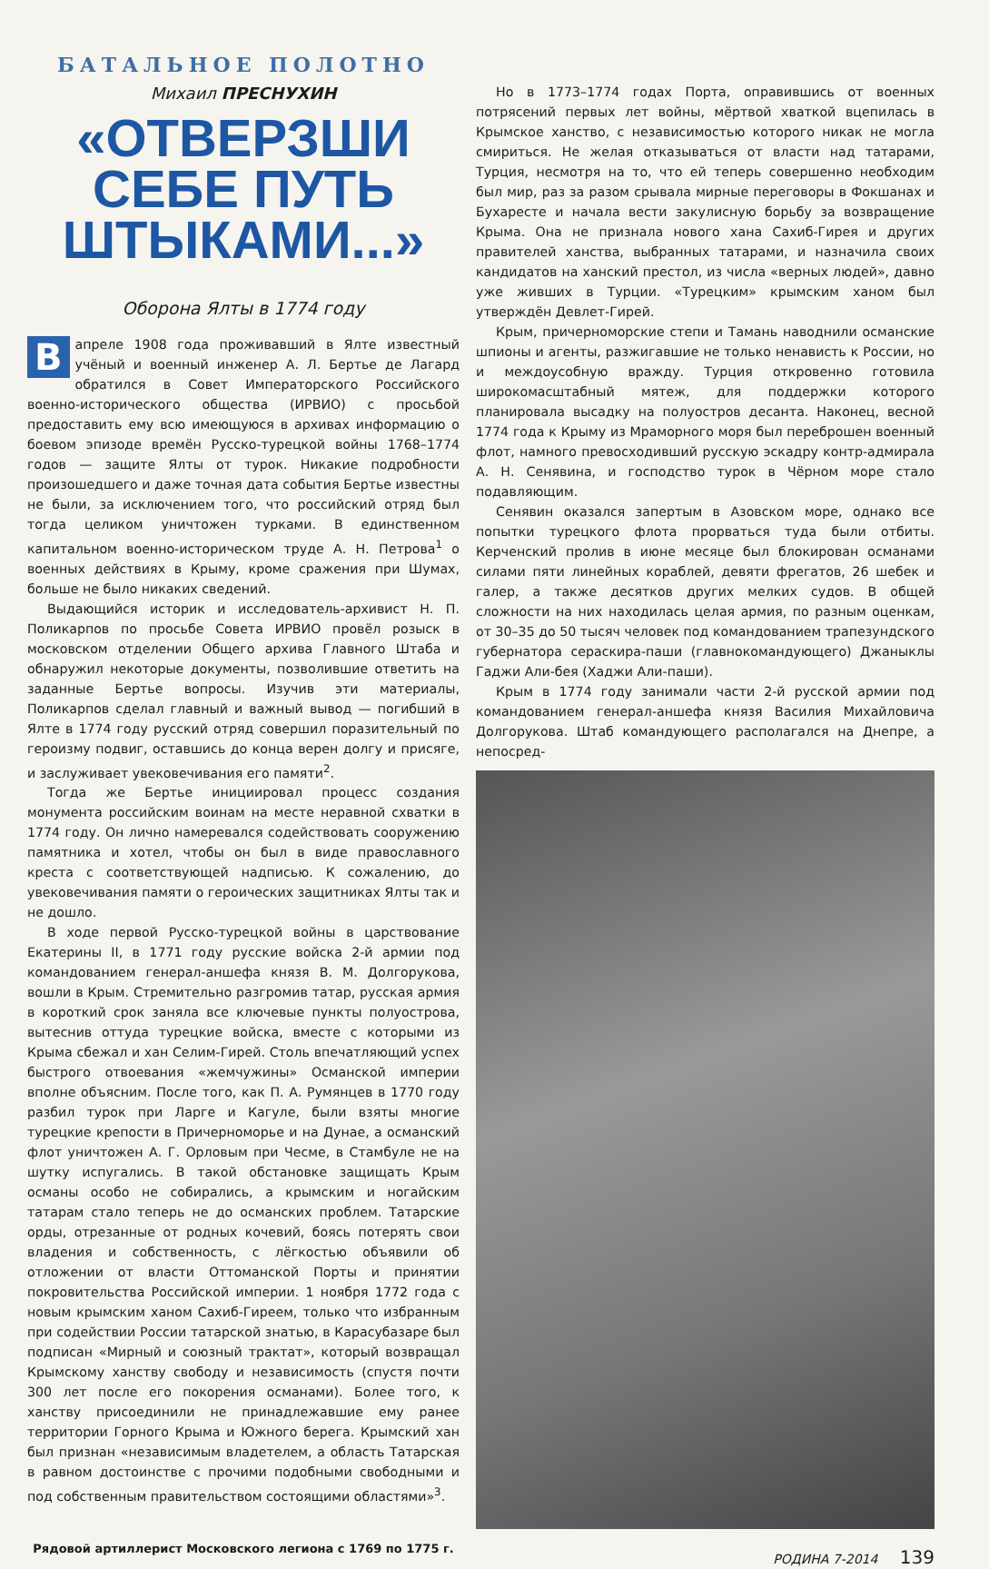БАТАЛЬНОЕ ПОЛОТНО
Михаил ПРЕСНУХИН
«ОТВЕРЗШИ СЕБЕ ПУТЬ ШТЫКАМИ...»
Оборона Ялты в 1774 году
В апреле 1908 года проживавший в Ялте известный учёный и военный инженер А. Л. Бертье де Лагард обратился в Совет Императорского Российского военно-исторического общества (ИРВИО) с просьбой предоставить ему всю имеющуюся в архивах информацию о боевом эпизоде времён Русско-турецкой войны 1768–1774 годов — защите Ялты от турок. Никакие подробности произошедшего и даже точная дата события Бертье известны не были, за исключением того, что российский отряд был тогда целиком уничтожен турками. В единственном капитальном военно-историческом труде А. Н. Петрова<sup>1</sup> о военных действиях в Крыму, кроме сражения при Шумах, больше не было никаких сведений.
Выдающийся историк и исследователь-архивист Н. П. Поликарпов по просьбе Совета ИРВИО провёл розыск в московском отделении Общего архива Главного Штаба и обнаружил некоторые документы, позволившие ответить на заданные Бертье вопросы. Изучив эти материалы, Поликарпов сделал главный и важный вывод — погибший в Ялте в 1774 году русский отряд совершил поразительный по героизму подвиг, оставшись до конца верен долгу и присяге, и заслуживает увековечивания его памяти<sup>2</sup>.
Тогда же Бертье инициировал процесс создания монумента российским воинам на месте неравной схватки в 1774 году. Он лично намеревался содействовать сооружению памятника и хотел, чтобы он был в виде православного креста с соответствующей надписью. К сожалению, до увековечивания памяти о героических защитниках Ялты так и не дошло.
В ходе первой Русско-турецкой войны в царствование Екатерины II, в 1771 году русские войска 2-й армии под командованием генерал-аншефа князя В. М. Долгорукова, вошли в Крым. Стремительно разгромив татар, русская армия в короткий срок заняла все ключевые пункты полуострова, вытеснив оттуда турецкие войска, вместе с которыми из Крыма сбежал и хан Селим-Гирей. Столь впечатляющий успех быстрого отвоевания «жемчужины» Османской империи вполне объясним. После того, как П. А. Румянцев в 1770 году разбил турок при Ларге и Кагуле, были взяты многие турецкие крепости в Причерноморье и на Дунае, а османский флот уничтожен А. Г. Орловым при Чесме, в Стамбуле не на шутку испугались. В такой обстановке защищать Крым османы особо не собирались, а крымским и ногайским татарам стало теперь не до османских проблем. Татарские орды, отрезанные от родных кочевий, боясь потерять свои владения и собственность, с лёгкостью объявили об отложении от власти Оттоманской Порты и принятии покровительства Российской империи. 1 ноября 1772 года с новым крымским ханом Сахиб-Гиреем, только что избранным при содействии России татарской знатью, в Карасубазаре был подписан «Мирный и союзный трактат», который возвращал Крымскому ханству свободу и независимость (спустя почти 300 лет после его покорения османами). Более того, к ханству присоединили не принадлежавшие ему ранее территории Горного Крыма и Южного берега. Крымский хан был признан «независимым владетелем, а область Татарская в равном достоинстве с прочими подобными свободными и под собственным правительством состоящими областями»<sup>3</sup>.
Рядовой артиллерист Московского легиона с 1769 по 1775 г.
Но в 1773–1774 годах Порта, оправившись от военных потрясений первых лет войны, мёртвой хваткой вцепилась в Крымское ханство, с независимостью которого никак не могла смириться. Не желая отказываться от власти над татарами, Турция, несмотря на то, что ей теперь совершенно необходим был мир, раз за разом срывала мирные переговоры в Фокшанах и Бухаресте и начала вести закулисную борьбу за возвращение Крыма. Она не признала нового хана Сахиб-Гирея и других правителей ханства, выбранных татарами, и назначила своих кандидатов на ханский престол, из числа «верных людей», давно уже живших в Турции. «Турецким» крымским ханом был утверждён Девлет-Гирей.
Крым, причерноморские степи и Тамань наводнили османские шпионы и агенты, разжигавшие не только ненависть к России, но и междоусобную вражду. Турция откровенно готовила широкомасштабный мятеж, для поддержки которого планировала высадку на полуостров десанта. Наконец, весной 1774 года к Крыму из Мраморного моря был переброшен военный флот, намного превосходивший русскую эскадру контр-адмирала А. Н. Сенявина, и господство турок в Чёрном море стало подавляющим.
Сенявин оказался запертым в Азовском море, однако все попытки турецкого флота прорваться туда были отбиты. Керченский пролив в июне месяце был блокирован османами силами пяти линейных кораблей, девяти фрегатов, 26 шебек и галер, а также десятков других мелких судов. В общей сложности на них находилась целая армия, по разным оценкам, от 30–35 до 50 тысяч человек под командованием трапезундского губернатора сераскира-паши (главнокомандующего) Джаныклы Гаджи Али-бея (Хаджи Али-паши).
Крым в 1774 году занимали части 2-й русской армии под командованием генерал-аншефа князя Василия Михайловича Долгорукова. Штаб командующего располагался на Днепре, а непосред-
РОДИНА 7-2014 139